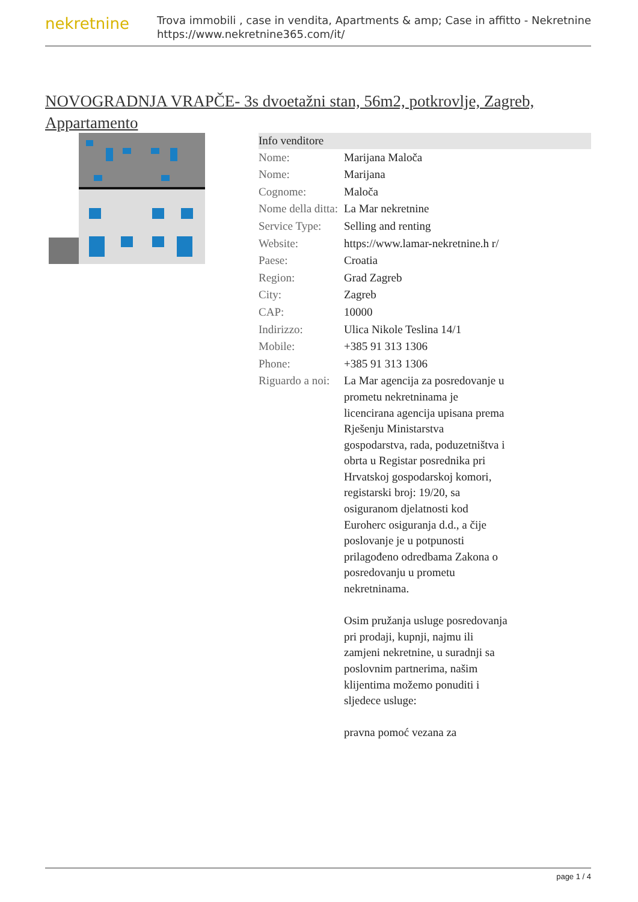nekretnine
Trova immobili , case in vendita, Apartments & amp; Case in affitto - Nekretnine
https://www.nekretnine365.com/it/
NOVOGRADNJA VRAPČE- 3s dvoetažni stan, 56m2, potkrovlje, Zagreb, Appartamento
| Info venditore | | |
| --- | --- | --- |
| Nome: | Marijana Maloča | |
| Nome: | Marijana | |
| Cognome: | Maloča | |
| Nome della ditta: | La Mar nekretnine | |
| Service Type: | Selling and renting | |
| Website: | https://www.lamar-nekretnine.h r/ | |
| Paese: | Croatia | |
| Region: | Grad Zagreb | |
| City: | Zagreb | |
| CAP: | 10000 | |
| Indirizzo: | Ulica Nikole Teslina 14/1 | |
| Mobile: | +385 91 313 1306 | |
| Phone: | +385 91 313 1306 | |
| Riguardo a noi: | La Mar agencija za posredovanje u prometu nekretninama je licencirana agencija upisana prema Rješenju Ministarstva gospodarstva, rada, poduzetništva i obrta u Registar posrednika pri Hrvatskoj gospodarskoj komori, registarski broj: 19/20, sa osiguranom djelatnosti kod Euroherc osiguranja d.d., a čije poslovanje je u potpunosti prilagođeno odredbama Zakona o posredovanju u prometu nekretninama. Osim pružanja usluge posredovanja pri prodaji, kupnji, najmu ili zamjeni nekretnine, u suradnji sa poslovnim partnerima, našim klijentima možemo ponuditi i sljedece usluge: pravna pomoć vezana za | |
page 1 / 4